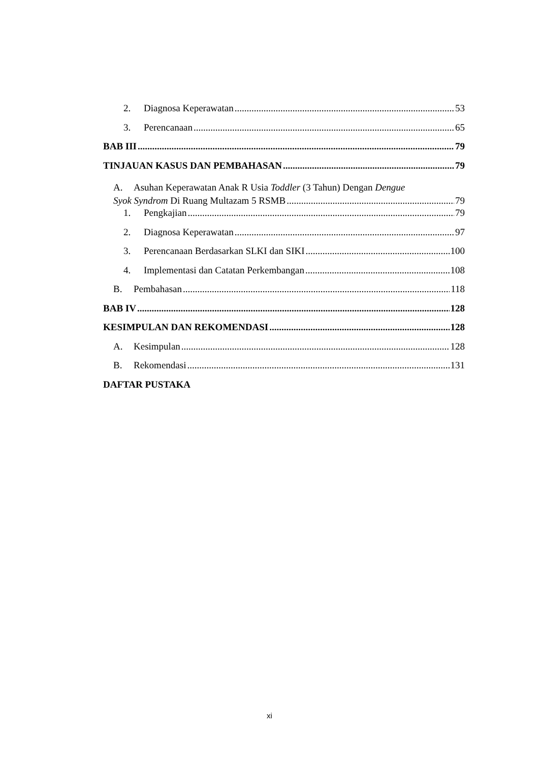2. Diagnosa Keperawatan 53
3. Perencanaan 65
BAB III 79
TINJAUAN KASUS DAN PEMBAHASAN 79
A. Asuhan Keperawatan Anak R Usia Toddler (3 Tahun) Dengan Dengue
Syok Syndrom Di Ruang Multazam 5 RSMB 79
1. Pengkajian 79
2. Diagnosa Keperawatan 97
3. Perencanaan Berdasarkan SLKI dan SIKI 100
4. Implementasi dan Catatan Perkembangan 108
B. Pembahasan 118
BAB IV 128
KESIMPULAN DAN REKOMENDASI 128
A. Kesimpulan 128
B. Rekomendasi 131
DAFTAR PUSTAKA
xi